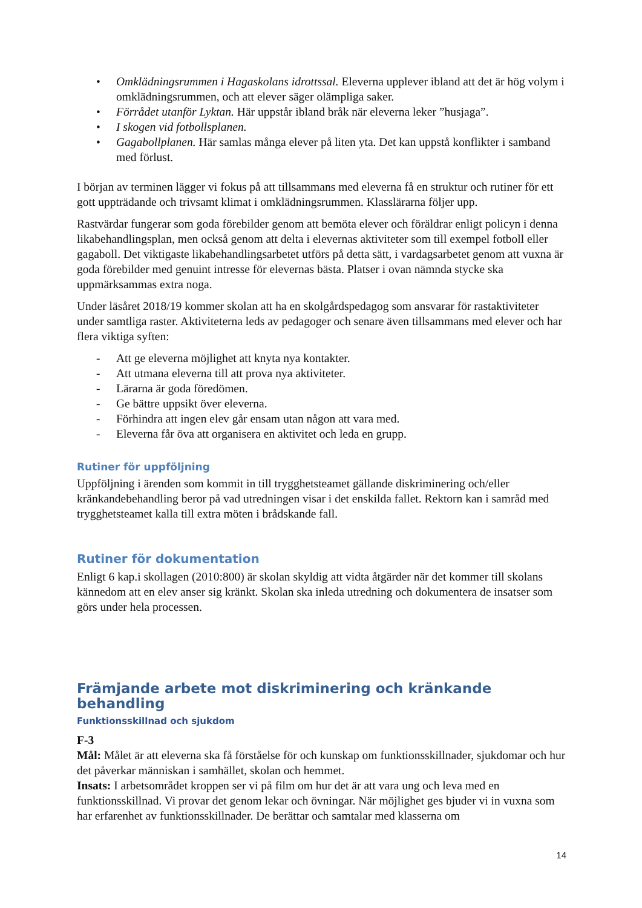• Omklädningsrummen i Hagaskolans idrottssal. Eleverna upplever ibland att det är hög volym i omklädningsrummen, och att elever säger olämpliga saker.
• Förrådet utanför Lyktan. Här uppstår ibland bråk när eleverna leker ”husjaga”.
• I skogen vid fotbollsplanen.
• Gagabollplanen. Här samlas många elever på liten yta. Det kan uppstå konflikter i samband med förlust.
I början av terminen lägger vi fokus på att tillsammans med eleverna få en struktur och rutiner för ett gott uppträdande och trivsamt klimat i omklädningsrummen. Klasslärarna följer upp.
Rastvärdar fungerar som goda förebilder genom att bemöta elever och föräldrar enligt policyn i denna likabehandlingsplan, men också genom att delta i elevernas aktiviteter som till exempel fotboll eller gagaboll. Det viktigaste likabehandlingsarbetet utförs på detta sätt, i vardagsarbetet genom att vuxna är goda förebilder med genuint intresse för elevernas bästa. Platser i ovan nämnda stycke ska uppmärksammas extra noga.
Under läsåret 2018/19 kommer skolan att ha en skolgårdspedagog som ansvarar för rastaktiviteter under samtliga raster. Aktiviteterna leds av pedagoger och senare även tillsammans med elever och har flera viktiga syften:
- Att ge eleverna möjlighet att knyta nya kontakter.
- Att utmana eleverna till att prova nya aktiviteter.
- Lärarna är goda föredömen.
- Ge bättre uppsikt över eleverna.
- Förhindra att ingen elev går ensam utan någon att vara med.
- Eleverna får öva att organisera en aktivitet och leda en grupp.
Rutiner för uppföljning
Uppföljning i ärenden som kommit in till trygghetsteamet gällande diskriminering och/eller kränkandebehandling beror på vad utredningen visar i det enskilda fallet. Rektorn kan i samråd med trygghetsteamet kalla till extra möten i brådskande fall.
Rutiner för dokumentation
Enligt 6 kap.i skollagen (2010:800) är skolan skyldig att vidta åtgärder när det kommer till skolans kännedom att en elev anser sig kränkt. Skolan ska inleda utredning och dokumentera de insatser som görs under hela processen.
Främjande arbete mot diskriminering och kränkande behandling
Funktionsskillnad och sjukdom
F-3
Mål: Målet är att eleverna ska få förståelse för och kunskap om funktionsskillnader, sjukdomar och hur det påverkar människan i samhället, skolan och hemmet.
Insats: I arbetsområdet kroppen ser vi på film om hur det är att vara ung och leva med en funktionsskillnad. Vi provar det genom lekar och övningar. När möjlighet ges bjuder vi in vuxna som har erfarenhet av funktionsskillnader. De berättar och samtalar med klasserna om
14